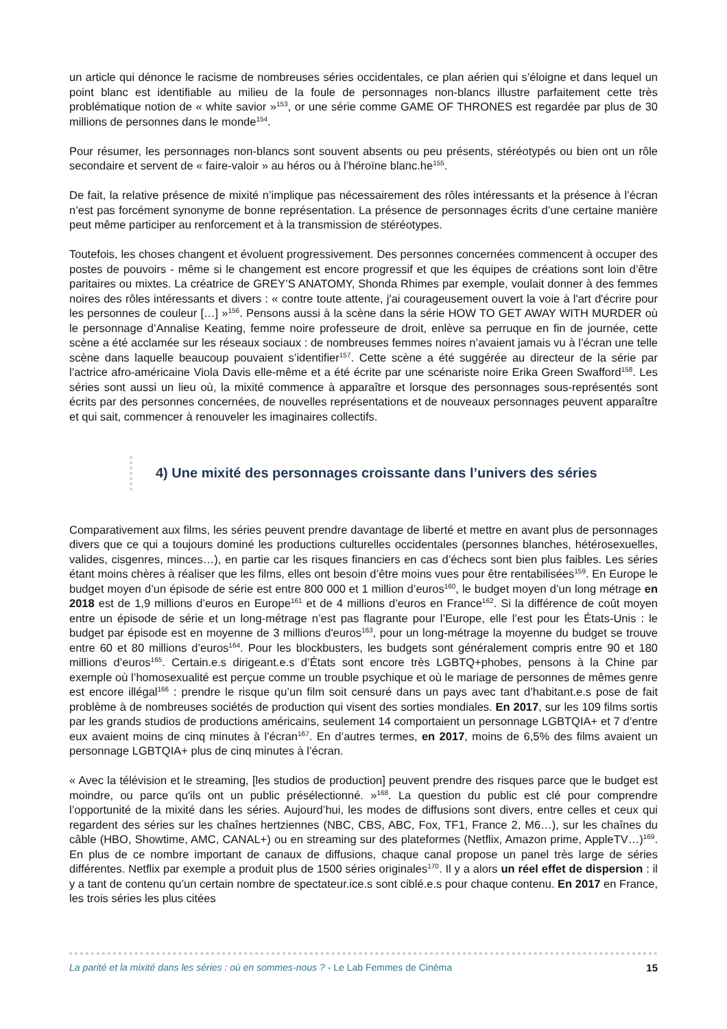un article qui dénonce le racisme de nombreuses séries occidentales, ce plan aérien qui s’éloigne et dans lequel un point blanc est identifiable au milieu de la foule de personnages non-blancs illustre parfaitement cette très problématique notion de « white savior »<sup>153</sup>, or une série comme GAME OF THRONES est regardée par plus de 30 millions de personnes dans le monde<sup>154</sup>.
Pour résumer, les personnages non-blancs sont souvent absents ou peu présents, stéréotypés ou bien ont un rôle secondaire et servent de « faire-valoir » au héros ou à l’héroïne blanc.he<sup>155</sup>.
De fait, la relative présence de mixité n’implique pas nécessairement des rôles intéressants et la présence à l’écran n’est pas forcément synonyme de bonne représentation. La présence de personnages écrits d’une certaine manière peut même participer au renforcement et à la transmission de stéréotypes.
Toutefois, les choses changent et évoluent progressivement. Des personnes concernées commencent à occuper des postes de pouvoirs - même si le changement est encore progressif et que les équipes de créations sont loin d’être paritaires ou mixtes. La créatrice de GREY’S ANATOMY, Shonda Rhimes par exemple, voulait donner à des femmes noires des rôles intéressants et divers : « contre toute attente, j'ai courageusement ouvert la voie à l'art d'écrire pour les personnes de couleur […] »<sup>156</sup>. Pensons aussi à la scène dans la série HOW TO GET AWAY WITH MURDER où le personnage d’Annalise Keating, femme noire professeure de droit, enlève sa perruque en fin de journée, cette scène a été acclamée sur les réseaux sociaux : de nombreuses femmes noires n’avaient jamais vu à l’écran une telle scène dans laquelle beaucoup pouvaient s’identifier<sup>157</sup>. Cette scène a été suggérée au directeur de la série par l’actrice afro-américaine Viola Davis elle-même et a été écrite par une scénariste noire Erika Green Swafford<sup>158</sup>. Les séries sont aussi un lieu où, la mixité commence à apparaître et lorsque des personnages sous-représentés sont écrits par des personnes concernées, de nouvelles représentations et de nouveaux personnages peuvent apparaître et qui sait, commencer à renouveler les imaginaires collectifs.
4) Une mixité des personnages croissante dans l’univers des séries
Comparativement aux films, les séries peuvent prendre davantage de liberté et mettre en avant plus de personnages divers que ce qui a toujours dominé les productions culturelles occidentales (personnes blanches, hétérosexuelles, valides, cisgenres, minces…), en partie car les risques financiers en cas d’échecs sont bien plus faibles. Les séries étant moins chères à réaliser que les films, elles ont besoin d’être moins vues pour être rentabilisées<sup>159</sup>. En Europe le budget moyen d’un épisode de série est entre 800 000 et 1 million d’euros<sup>160</sup>, le budget moyen d’un long métrage en 2018 est de 1,9 millions d’euros en Europe<sup>161</sup> et de 4 millions d’euros en France<sup>162</sup>. Si la différence de coût moyen entre un épisode de série et un long-métrage n’est pas flagrante pour l’Europe, elle l’est pour les États-Unis : le budget par épisode est en moyenne de 3 millions d'euros<sup>163</sup>, pour un long-métrage la moyenne du budget se trouve entre 60 et 80 millions d’euros<sup>164</sup>. Pour les blockbusters, les budgets sont généralement compris entre 90 et 180 millions d’euros<sup>165</sup>. Certain.e.s dirigeant.e.s d’États sont encore très LGBTQ+phobes, pensons à la Chine par exemple où l’homosexualité est perçue comme un trouble psychique et où le mariage de personnes de mêmes genre est encore illégal<sup>166</sup> : prendre le risque qu’un film soit censuré dans un pays avec tant d’habitant.e.s pose de fait problème à de nombreuses sociétés de production qui visent des sorties mondiales. En 2017, sur les 109 films sortis par les grands studios de productions américains, seulement 14 comportaient un personnage LGBTQIA+ et 7 d’entre eux avaient moins de cinq minutes à l’écran<sup>167</sup>. En d’autres termes, en 2017, moins de 6,5% des films avaient un personnage LGBTQIA+ plus de cinq minutes à l’écran.
« Avec la télévision et le streaming, [les studios de production] peuvent prendre des risques parce que le budget est moindre, ou parce qu'ils ont un public présélectionné. »<sup>168</sup>. La question du public est clé pour comprendre l’opportunité de la mixité dans les séries. Aujourd’hui, les modes de diffusions sont divers, entre celles et ceux qui regardent des séries sur les chaînes hertziennes (NBC, CBS, ABC, Fox, TF1, France 2, M6…), sur les chaînes du câble (HBO, Showtime, AMC, CANAL+) ou en streaming sur des plateformes (Netflix, Amazon prime, AppleTV…)<sup>169</sup>. En plus de ce nombre important de canaux de diffusions, chaque canal propose un panel très large de séries différentes. Netflix par exemple a produit plus de 1500 séries originales<sup>170</sup>. Il y a alors un réel effet de dispersion : il y a tant de contenu qu’un certain nombre de spectateur.ice.s sont ciblé.e.s pour chaque contenu. En 2017 en France, les trois séries les plus citées
La parité et la mixité dans les séries : où en sommes-nous ? - Le Lab Femmes de Cinéma 15